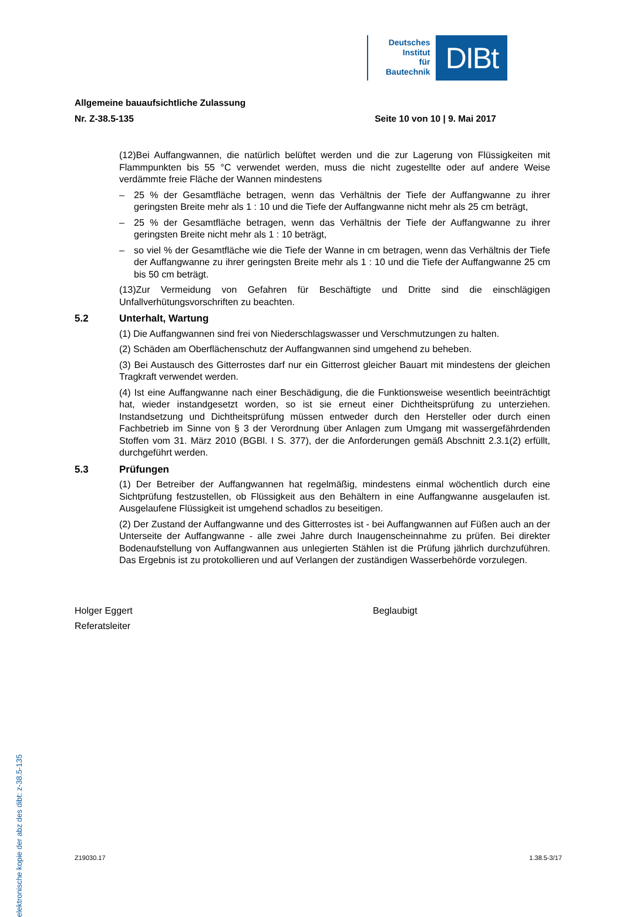Deutsches
Institut
für
Bautechnik
DIBt
Allgemeine bauaufsichtliche Zulassung
Nr. Z-38.5-135 Seite 10 von 10 | 9. Mai 2017
(12)Bei Auffangwannen, die natürlich belüftet werden und die zur Lagerung von Flüssigkeiten mit Flammpunkten bis 55 °C verwendet werden, muss die nicht zugestellte oder auf andere Weise verdämmte freie Fläche der Wannen mindestens
– 25 % der Gesamtfläche betragen, wenn das Verhältnis der Tiefe der Auffangwanne zu ihrer geringsten Breite mehr als 1 : 10 und die Tiefe der Auffangwanne nicht mehr als 25 cm beträgt,
– 25 % der Gesamtfläche betragen, wenn das Verhältnis der Tiefe der Auffangwanne zu ihrer geringsten Breite nicht mehr als 1 : 10 beträgt,
– so viel % der Gesamtfläche wie die Tiefe der Wanne in cm betragen, wenn das Verhältnis der Tiefe der Auffangwanne zu ihrer geringsten Breite mehr als 1 : 10 und die Tiefe der Auffangwanne 25 cm bis 50 cm beträgt.
(13)Zur Vermeidung von Gefahren für Beschäftigte und Dritte sind die einschlägigen Unfallverhütungsvorschriften zu beachten.
5.2 Unterhalt, Wartung
(1) Die Auffangwannen sind frei von Niederschlagswasser und Verschmutzungen zu halten.
(2) Schäden am Oberflächenschutz der Auffangwannen sind umgehend zu beheben.
(3) Bei Austausch des Gitterrostes darf nur ein Gitterrost gleicher Bauart mit mindestens der gleichen Tragkraft verwendet werden.
(4) Ist eine Auffangwanne nach einer Beschädigung, die die Funktionsweise wesentlich beeinträchtigt hat, wieder instandgesetzt worden, so ist sie erneut einer Dichtheitsprüfung zu unterziehen. Instandsetzung und Dichtheitsprüfung müssen entweder durch den Hersteller oder durch einen Fachbetrieb im Sinne von § 3 der Verordnung über Anlagen zum Umgang mit wassergefährdenden Stoffen vom 31. März 2010 (BGBl. I S. 377), der die Anforderungen gemäß Abschnitt 2.3.1(2) erfüllt, durchgeführt werden.
5.3 Prüfungen
(1) Der Betreiber der Auffangwannen hat regelmäßig, mindestens einmal wöchentlich durch eine Sichtprüfung festzustellen, ob Flüssigkeit aus den Behältern in eine Auffangwanne ausgelaufen ist. Ausgelaufene Flüssigkeit ist umgehend schadlos zu beseitigen.
(2) Der Zustand der Auffangwanne und des Gitterrostes ist - bei Auffangwannen auf Füßen auch an der Unterseite der Auffangwanne - alle zwei Jahre durch Inaugenscheinnahme zu prüfen. Bei direkter Bodenaufstellung von Auffangwannen aus unlegierten Stählen ist die Prüfung jährlich durchzuführen. Das Ergebnis ist zu protokollieren und auf Verlangen der zuständigen Wasserbehörde vorzulegen.
Holger Eggert
Referatsleiter
Beglaubigt
elektronische kopie der abz des dibt: z-38.5-135
Z19030.17 1.38.5-3/17